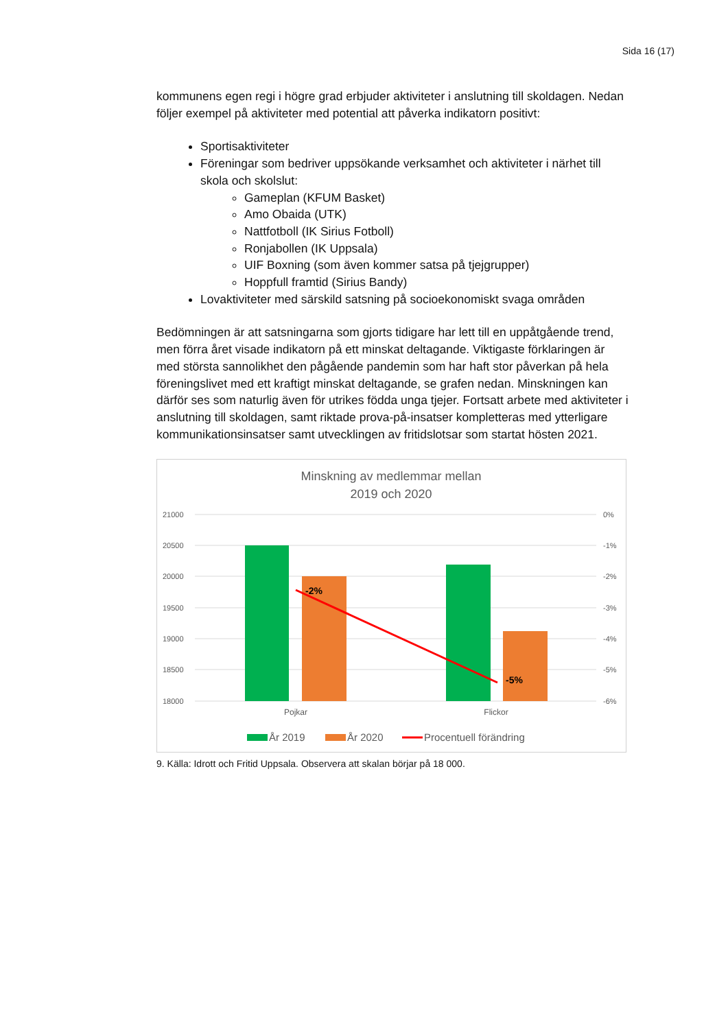Sida 16 (17)
kommunens egen regi i högre grad erbjuder aktiviteter i anslutning till skoldagen. Nedan följer exempel på aktiviteter med potential att påverka indikatorn positivt:
Sportisaktiviteter
Föreningar som bedriver uppsökande verksamhet och aktiviteter i närhet till skola och skolslut:
Gameplan (KFUM Basket)
Amo Obaida (UTK)
Nattfotboll (IK Sirius Fotboll)
Ronjabollen (IK Uppsala)
UIF Boxning (som även kommer satsa på tjejgrupper)
Hoppfull framtid (Sirius Bandy)
Lovaktiviteter med särskild satsning på socioekonomiskt svaga områden
Bedömningen är att satsningarna som gjorts tidigare har lett till en uppåtgående trend, men förra året visade indikatorn på ett minskat deltagande. Viktigaste förklaringen är med största sannolikhet den pågående pandemin som har haft stor påverkan på hela föreningslivet med ett kraftigt minskat deltagande, se grafen nedan. Minskningen kan därför ses som naturlig även för utrikes födda unga tjejer. Fortsatt arbete med aktiviteter i anslutning till skoldagen, samt riktade prova-på-insatser kompletteras med ytterligare kommunikationsinsatser samt utvecklingen av fritidslotsar som startat hösten 2021.
Minskning av medlemmar mellan
2019 och 2020
21000
20500
20000
19500
19000
18500
18000
0%
-1%
-2%
-3%
-4%
-5%
-6%
-2%
-5%
Pojkar
Flickor
År 2019
År 2020
Procentuell förändring
9. Källa: Idrott och Fritid Uppsala. Observera att skalan börjar på 18 000.